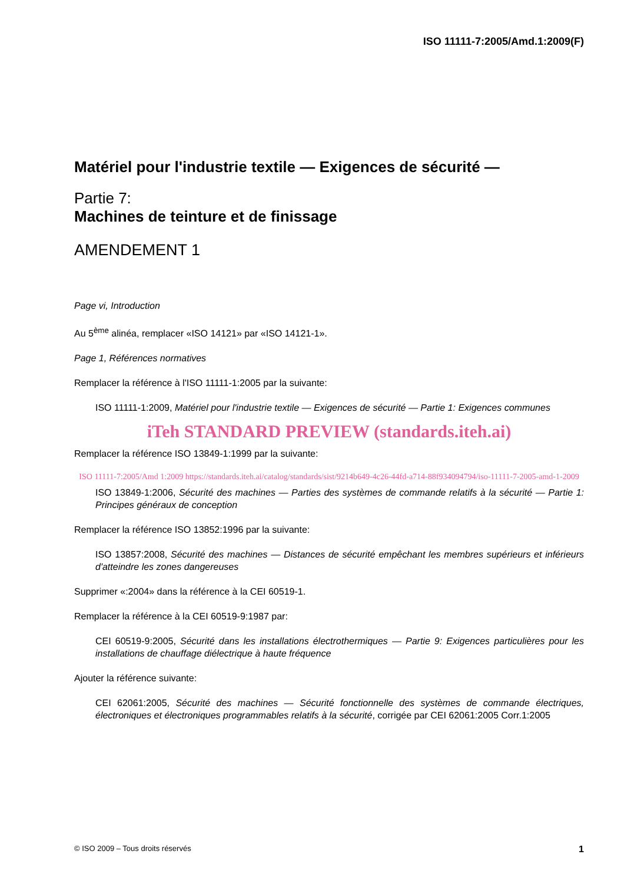ISO 11111-7:2005/Amd.1:2009(F)
Matériel pour l'industrie textile — Exigences de sécurité —
Partie 7:
Machines de teinture et de finissage
AMENDEMENT 1
Page vi, Introduction
Au 5<sup>ème</sup> alinéa, remplacer «ISO 14121» par «ISO 14121-1».
Page 1, Références normatives
Remplacer la référence à l'ISO 11111-1:2005 par la suivante:
ISO 11111-1:2009, Matériel pour l'industrie textile — Exigences de sécurité — Partie 1: Exigences communes
iTeh STANDARD PREVIEW (standards.iteh.ai)
Remplacer la référence ISO 13849-1:1999 par la suivante:
ISO 11111-7:2005/Amd 1:2009 https://standards.iteh.ai/catalog/standards/sist/9214b649-4c26-44fd-a714-88f934094794/iso-11111-7-2005-amd-1-2009
ISO 13849-1:2006, Sécurité des machines — Parties des systèmes de commande relatifs à la sécurité — Partie 1: Principes généraux de conception
Remplacer la référence ISO 13852:1996 par la suivante:
ISO 13857:2008, Sécurité des machines — Distances de sécurité empêchant les membres supérieurs et inférieurs d'atteindre les zones dangereuses
Supprimer «:2004» dans la référence à la CEI 60519-1.
Remplacer la référence à la CEI 60519-9:1987 par:
CEI 60519-9:2005, Sécurité dans les installations électrothermiques — Partie 9: Exigences particulières pour les installations de chauffage diélectrique à haute fréquence
Ajouter la référence suivante:
CEI 62061:2005, Sécurité des machines — Sécurité fonctionnelle des systèmes de commande électriques, électroniques et électroniques programmables relatifs à la sécurité, corrigée par CEI 62061:2005 Corr.1:2005
© ISO 2009 – Tous droits réservés 1